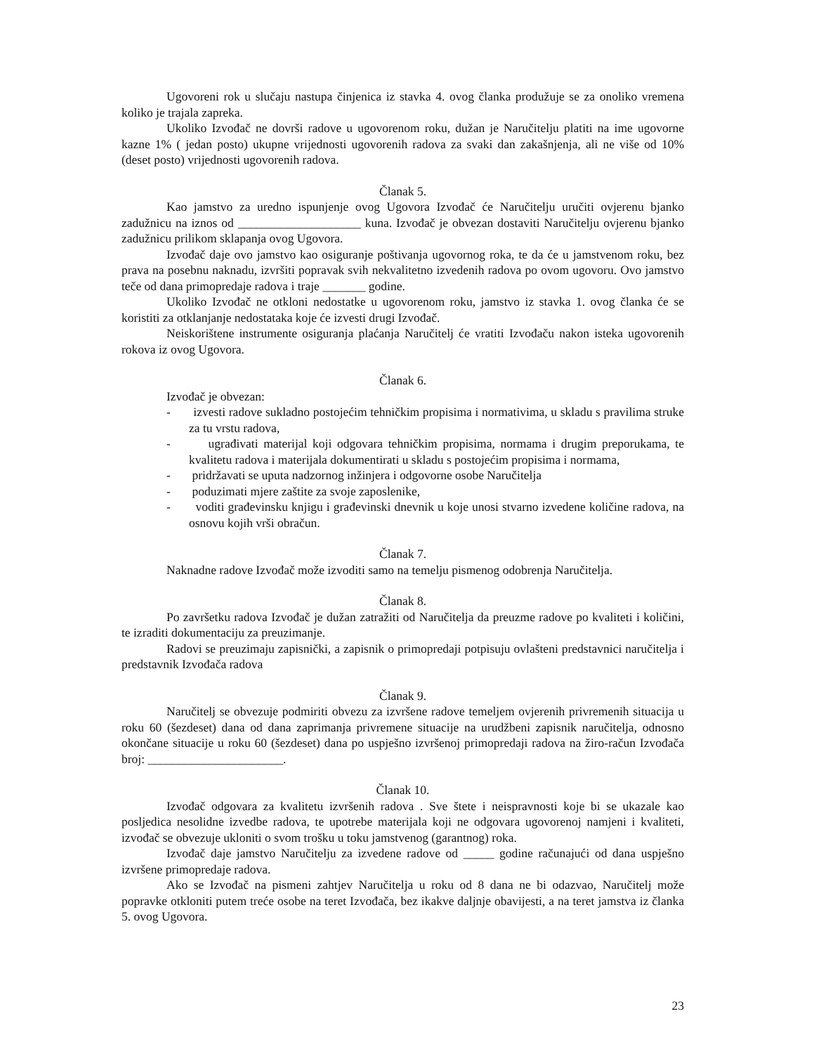Ugovoreni rok u slučaju nastupa činjenica iz stavka 4. ovog članka produžuje se za onoliko vremena koliko je trajala zapreka.
Ukoliko Izvođač ne dovrši radove u ugovorenom roku, dužan je Naručitelju platiti na ime ugovorne kazne 1% ( jedan posto) ukupne vrijednosti ugovorenih radova za svaki dan zakašnjenja, ali ne više od 10% (deset posto) vrijednosti ugovorenih radova.
Članak 5.
Kao jamstvo za uredno ispunjenje ovog Ugovora Izvođač će Naručitelju uručiti ovjerenu bjanko zadužnicu na iznos od ____________________ kuna. Izvođač je obvezan dostaviti Naručitelju ovjerenu bjanko zadužnicu prilikom sklapanja ovog Ugovora.
Izvođač daje ovo jamstvo kao osiguranje poštivanja ugovornog roka, te da će u jamstvenom roku, bez prava na posebnu naknadu, izvršiti popravak svih nekvalitetno izvedenih radova po ovom ugovoru. Ovo jamstvo teče od dana primopredaje radova i traje _______ godine.
Ukoliko Izvođač ne otkloni nedostatke u ugovorenom roku, jamstvo iz stavka 1. ovog članka će se koristiti za otklanjanje nedostataka koje će izvesti drugi Izvođač.
Neiskorištene instrumente osiguranja plaćanja Naručitelj će vratiti Izvođaču nakon isteka ugovorenih rokova iz ovog Ugovora.
Članak 6.
Izvođač je obvezan:
- izvesti radove sukladno postojećim tehničkim propisima i normativima, u skladu s pravilima struke za tu vrstu radova,
- ugrađivati materijal koji odgovara tehničkim propisima, normama i drugim preporukama, te kvalitetu radova i materijala dokumentirati u skladu s postojećim propisima i normama,
- pridržavati se uputa nadzornog inžinjera i odgovorne osobe Naručitelja
- poduzimati mjere zaštite za svoje zaposlenike,
- voditi građevinsku knjigu i građevinski dnevnik u koje unosi stvarno izvedene količine radova, na osnovu kojih vrši obračun.
Članak 7.
Naknadne radove Izvođač može izvoditi samo na temelju pismenog odobrenja Naručitelja.
Članak 8.
Po završetku radova Izvođač je dužan zatražiti od Naručitelja da preuzme radove po kvaliteti i količini, te izraditi dokumentaciju za preuzimanje.
Radovi se preuzimaju zapisnički, a zapisnik o primopredaji potpisuju ovlašteni predstavnici naručitelja i predstavnik Izvođača radova
Članak 9.
Naručitelj se obvezuje podmiriti obvezu za izvršene radove temeljem ovjerenih privremenih situacija u roku 60 (šezdeset) dana od dana zaprimanja privremene situacije na urudžbeni zapisnik naručitelja, odnosno okončane situacije u roku 60 (šezdeset) dana po uspješno izvršenoj primopredaji radova na žiro-račun Izvođača broj: ______________________.
Članak 10.
Izvođač odgovara za kvalitetu izvršenih radova . Sve štete i neispravnosti koje bi se ukazale kao posljedica nesolidne izvedbe radova, te upotrebe materijala koji ne odgovara ugovorenoj namjeni i kvaliteti, izvođač se obvezuje ukloniti o svom trošku u toku jamstvenog (garantnog) roka.
Izvođač daje jamstvo Naručitelju za izvedene radove od _____ godine računajući od dana uspješno izvršene primopredaje radova.
Ako se Izvođač na pismeni zahtjev Naručitelja u roku od 8 dana ne bi odazvao, Naručitelj može popravke otkloniti putem treće osobe na teret Izvođača, bez ikakve daljnje obavijesti, a na teret jamstva iz članka 5. ovog Ugovora.
23